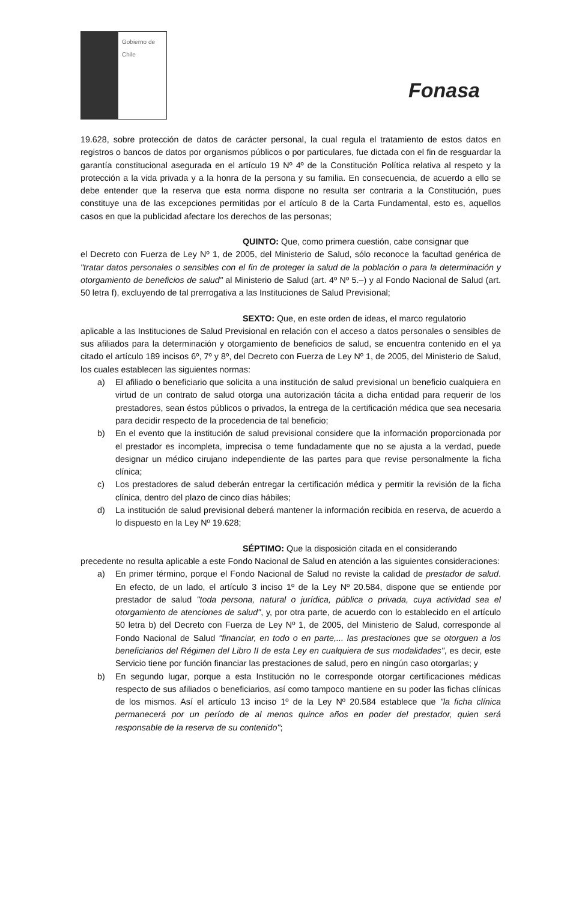Gobierno de Chile
Fonasa
19.628, sobre protección de datos de carácter personal, la cual regula el tratamiento de estos datos en registros o bancos de datos por organismos públicos o por particulares, fue dictada con el fin de resguardar la garantía constitucional asegurada en el artículo 19 Nº 4º de la Constitución Política relativa al respeto y la protección a la vida privada y a la honra de la persona y su familia. En consecuencia, de acuerdo a ello se debe entender que la reserva que esta norma dispone no resulta ser contraria a la Constitución, pues constituye una de las excepciones permitidas por el artículo 8 de la Carta Fundamental, esto es, aquellos casos en que la publicidad afectare los derechos de las personas;
QUINTO: Que, como primera cuestión, cabe consignar que
el Decreto con Fuerza de Ley Nº 1, de 2005, del Ministerio de Salud, sólo reconoce la facultad genérica de "tratar datos personales o sensibles con el fin de proteger la salud de la población o para la determinación y otorgamiento de beneficios de salud" al Ministerio de Salud (art. 4º Nº 5.–) y al Fondo Nacional de Salud (art. 50 letra f), excluyendo de tal prerrogativa a las Instituciones de Salud Previsional;
SEXTO: Que, en este orden de ideas, el marco regulatorio
aplicable a las Instituciones de Salud Previsional en relación con el acceso a datos personales o sensibles de sus afiliados para la determinación y otorgamiento de beneficios de salud, se encuentra contenido en el ya citado el artículo 189 incisos 6º, 7º y 8º, del Decreto con Fuerza de Ley Nº 1, de 2005, del Ministerio de Salud, los cuales establecen las siguientes normas:
a) El afiliado o beneficiario que solicita a una institución de salud previsional un beneficio cualquiera en virtud de un contrato de salud otorga una autorización tácita a dicha entidad para requerir de los prestadores, sean éstos públicos o privados, la entrega de la certificación médica que sea necesaria para decidir respecto de la procedencia de tal beneficio;
b) En el evento que la institución de salud previsional considere que la información proporcionada por el prestador es incompleta, imprecisa o teme fundadamente que no se ajusta a la verdad, puede designar un médico cirujano independiente de las partes para que revise personalmente la ficha clínica;
c) Los prestadores de salud deberán entregar la certificación médica y permitir la revisión de la ficha clínica, dentro del plazo de cinco días hábiles;
d) La institución de salud previsional deberá mantener la información recibida en reserva, de acuerdo a lo dispuesto en la Ley Nº 19.628;
SÉPTIMO: Que la disposición citada en el considerando
precedente no resulta aplicable a este Fondo Nacional de Salud en atención a las siguientes consideraciones:
a) En primer término, porque el Fondo Nacional de Salud no reviste la calidad de prestador de salud. En efecto, de un lado, el artículo 3 inciso 1º de la Ley Nº 20.584, dispone que se entiende por prestador de salud "toda persona, natural o jurídica, pública o privada, cuya actividad sea el otorgamiento de atenciones de salud", y, por otra parte, de acuerdo con lo establecido en el artículo 50 letra b) del Decreto con Fuerza de Ley Nº 1, de 2005, del Ministerio de Salud, corresponde al Fondo Nacional de Salud "financiar, en todo o en parte,... las prestaciones que se otorguen a los beneficiarios del Régimen del Libro II de esta Ley en cualquiera de sus modalidades", es decir, este Servicio tiene por función financiar las prestaciones de salud, pero en ningún caso otorgarlas; y
b) En segundo lugar, porque a esta Institución no le corresponde otorgar certificaciones médicas respecto de sus afiliados o beneficiarios, así como tampoco mantiene en su poder las fichas clínicas de los mismos. Así el artículo 13 inciso 1º de la Ley Nº 20.584 establece que "la ficha clínica permanecerá por un período de al menos quince años en poder del prestador, quien será responsable de la reserva de su contenido";